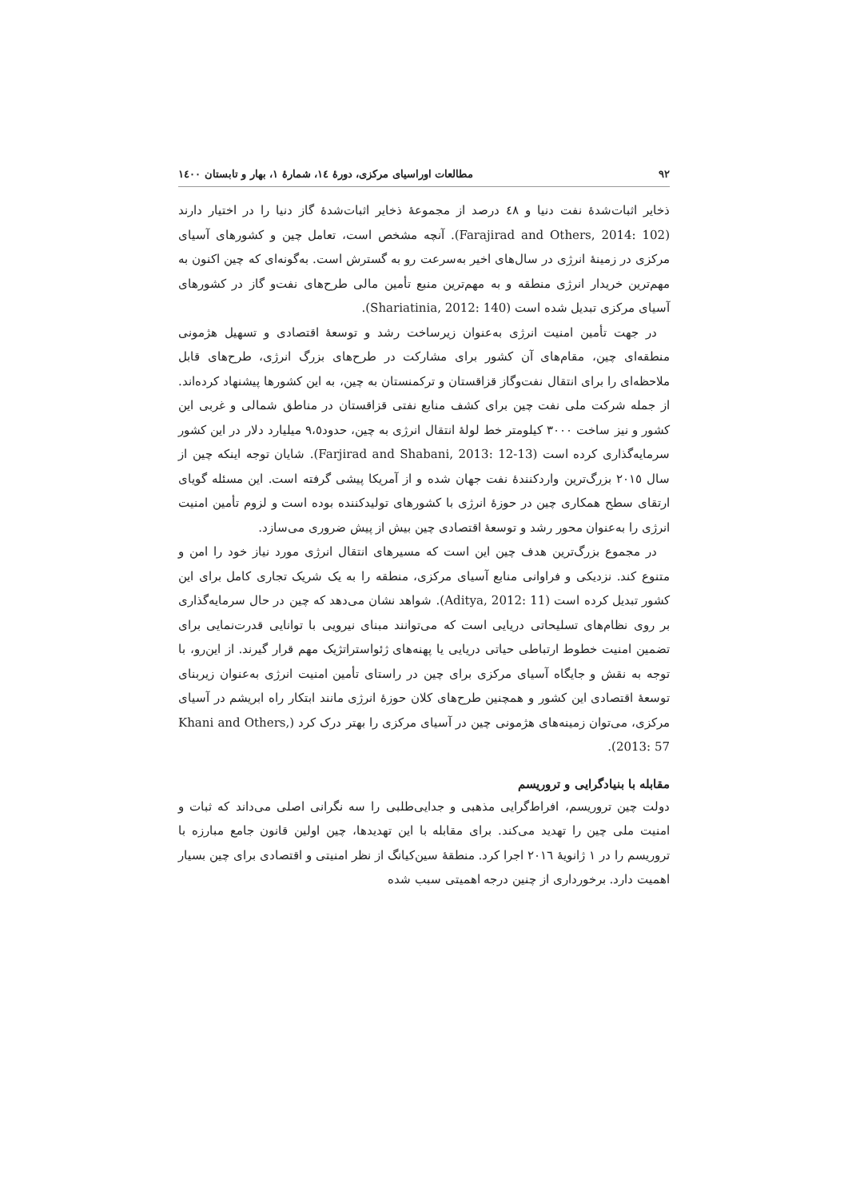٩٢ مطالعات اوراسیای مرکزی، دورهٔ ١٤، شمارهٔ ١، بهار و تابستان ١٤٠٠
ذخایر اثبات‌شدهٔ نفت دنیا و ٤٨ درصد از مجموعهٔ ذخایر اثبات‌شدهٔ گاز دنیا را در اختیار دارند (Farajirad and Others, 2014: 102). آنچه مشخص است، تعامل چین و کشورهای آسیای مرکزی در زمینهٔ انرژی در سال‌های اخیر به‌سرعت رو به گسترش است. به‌گونه‌ای که چین اکنون به مهم‌ترین خریدار انرژی منطقه و به مهم‌ترین منبع تأمین مالی طرح‌های نفت‌و گاز در کشورهای آسیای مرکزی تبدیل شده است (Shariatinia, 2012: 140).
در جهت تأمین امنیت انرژی به‌عنوان زیرساخت رشد و توسعهٔ اقتصادی و تسهیل هژمونی منطقه‌ای چین، مقام‌های آن کشور برای مشارکت در طرح‌های بزرگ انرژی، طرح‌های قابل ملاحظه‌ای را برای انتقال نفت‌وگاز قزاقستان و ترکمنستان به چین، به این کشورها پیشنهاد کرده‌اند. از جمله شرکت ملی نفت چین برای کشف منابع نفتی قزاقستان در مناطق شمالی و غربی این کشور و نیز ساخت ٣٠٠٠ کیلومتر خط لولهٔ انتقال انرژی به چین، حدود٩،٥ میلیارد دلار در این کشور سرمایه‌گذاری کرده است (Farjirad and Shabani, 2013: 12-13). شایان توجه اینکه چین از سال ٢٠١٥ بزرگ‌ترین واردکنندهٔ نفت جهان شده و از آمریکا پیشی گرفته است. این مسئله گویای ارتقای سطح همکاری چین در حوزهٔ انرژی با کشورهای تولیدکننده بوده است و لزوم تأمین امنیت انرژی را به‌عنوان محور رشد و توسعهٔ اقتصادی چین بیش از پیش ضروری می‌سازد.
در مجموع بزرگ‌ترین هدف چین این است که مسیرهای انتقال انرژی مورد نیاز خود را امن و متنوع کند. نزدیکی و فراوانی منابع آسیای مرکزی، منطقه را به یک شریک تجاری کامل برای این کشور تبدیل کرده است (Aditya, 2012: 11). شواهد نشان می‌دهد که چین در حال سرمایه‌گذاری بر روی نظام‌های تسلیحاتی دریایی است که می‌توانند مبنای نیرویی با توانایی قدرت‌نمایی برای تضمین امنیت خطوط ارتباطی حیاتی دریایی یا پهنه‌های ژئواستراتژیک مهم قرار گیرند. از این‌رو، با توجه به نقش و جایگاه آسیای مرکزی برای چین در راستای تأمین امنیت انرژی به‌عنوان زیربنای توسعهٔ اقتصادی این کشور و همچنین طرح‌های کلان حوزهٔ انرژی مانند ابتکار راه ابریشم در آسیای مرکزی، می‌توان زمینه‌های هژمونی چین در آسیای مرکزی را بهتر درک کرد (Khani and Others, 2013: 57).
مقابله با بنیادگرایی و تروریسم
دولت چین تروریسم، افراط‌گرایی مذهبی و جدایی‌طلبی را سه نگرانی اصلی می‌داند که ثبات و امنیت ملی چین را تهدید می‌کند. برای مقابله با این تهدیدها، چین اولین قانون جامع مبارزه با تروریسم را در ١ ژانویهٔ ٢٠١٦ اجرا کرد. منطقهٔ سین‌کیانگ از نظر امنیتی و اقتصادی برای چین بسیار اهمیت دارد. برخورداری از چنین درجه اهمیتی سبب شده